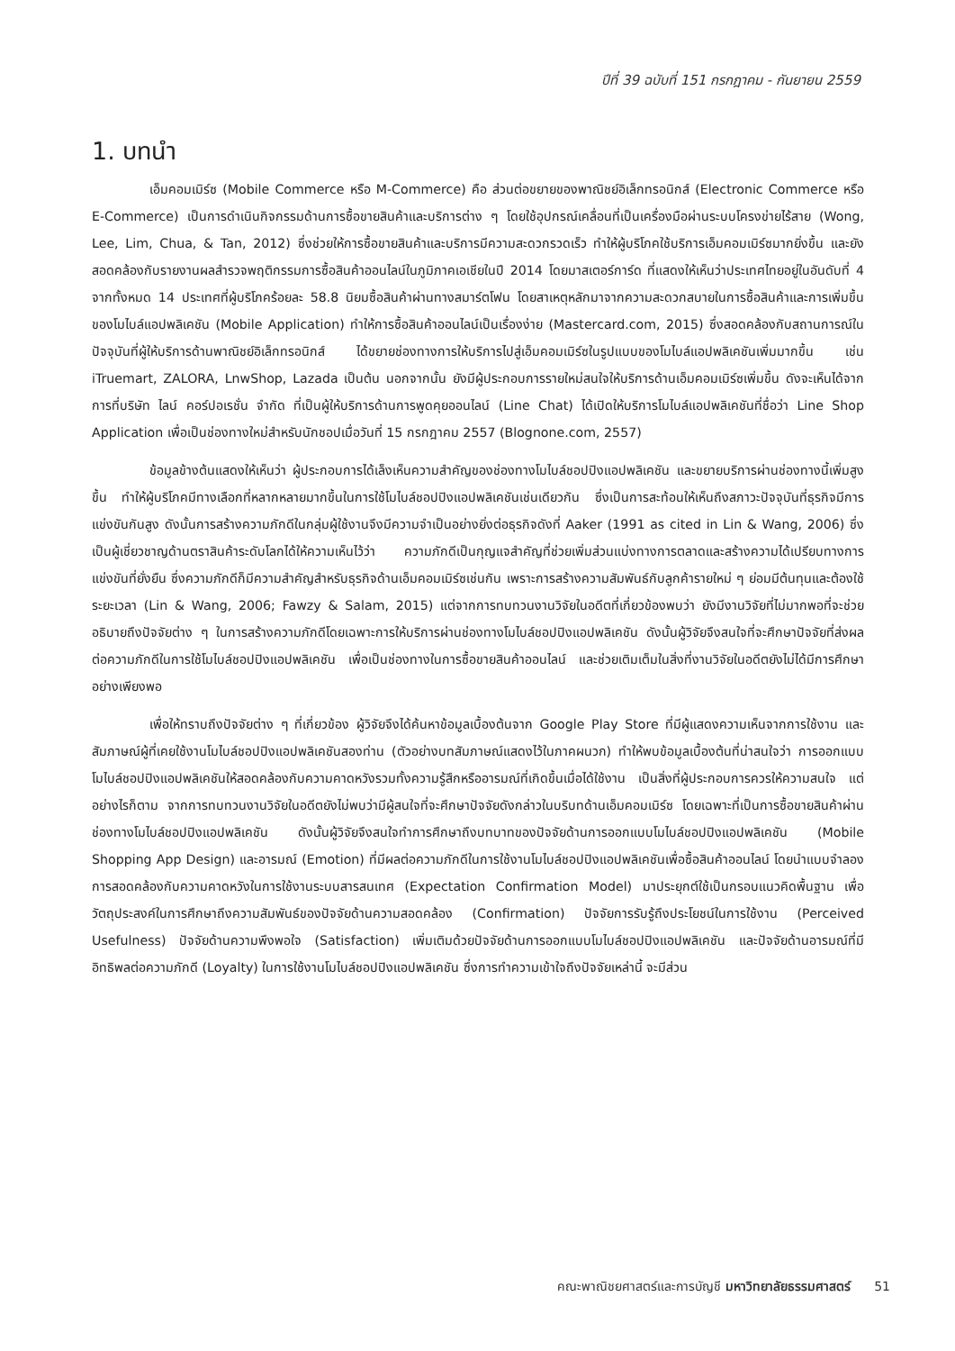ปีที่ 39 ฉบับที่ 151 กรกฎาคม - กันยายน 2559
1. บทนำ
เอ็มคอมเมิร์ซ (Mobile Commerce หรือ M-Commerce) คือ ส่วนต่อขยายของพาณิชย์อิเล็กทรอนิกส์ (Electronic Commerce หรือ E-Commerce) เป็นการดำเนินกิจกรรมด้านการซื้อขายสินค้าและบริการต่าง ๆ โดยใช้อุปกรณ์เคลื่อนที่เป็นเครื่องมือผ่านระบบโครงข่ายไร้สาย (Wong, Lee, Lim, Chua, & Tan, 2012) ซึ่งช่วยให้การซื้อขายสินค้าและบริการมีความสะดวกรวดเร็ว ทำให้ผู้บริโภคใช้บริการเอ็มคอมเมิร์ซมากยิ่งขึ้น และยังสอดคล้องกับรายงานผลสำรวจพฤติกรรมการซื้อสินค้าออนไลน์ในภูมิภาคเอเชียในปี 2014 โดยมาสเตอร์การ์ด ที่แสดงให้เห็นว่าประเทศไทยอยู่ในอันดับที่ 4 จากทั้งหมด 14 ประเทศที่ผู้บริโภคร้อยละ 58.8 นิยมซื้อสินค้าผ่านทางสมาร์ตโฟน โดยสาเหตุหลักมาจากความสะดวกสบายในการซื้อสินค้าและการเพิ่มขึ้นของโมไบล์แอปพลิเคชัน (Mobile Application) ทำให้การซื้อสินค้าออนไลน์เป็นเรื่องง่าย (Mastercard.com, 2015) ซึ่งสอดคล้องกับสถานการณ์ในปัจจุบันที่ผู้ให้บริการด้านพาณิชย์อิเล็กทรอนิกส์ ได้ขยายช่องทางการให้บริการไปสู่เอ็มคอมเมิร์ซในรูปแบบของโมไบล์แอปพลิเคชันเพิ่มมากขึ้น เช่น iTruemart, ZALORA, LnwShop, Lazada เป็นต้น นอกจากนั้น ยังมีผู้ประกอบการรายใหม่สนใจให้บริการด้านเอ็มคอมเมิร์ซเพิ่มขึ้น ดังจะเห็นได้จากการที่บริษัท ไลน์ คอร์ปอเรชั่น จำกัด ที่เป็นผู้ให้บริการด้านการพูดคุยออนไลน์ (Line Chat) ได้เปิดให้บริการโมไบล์แอปพลิเคชันที่ชื่อว่า Line Shop Application เพื่อเป็นช่องทางใหม่สำหรับนักชอปเมื่อวันที่ 15 กรกฎาคม 2557 (Blognone.com, 2557)
ข้อมูลข้างต้นแสดงให้เห็นว่า ผู้ประกอบการได้เล็งเห็นความสำคัญของช่องทางโมไบล์ชอปปิงแอปพลิเคชัน และขยายบริการผ่านช่องทางนี้เพิ่มสูงขึ้น ทำให้ผู้บริโภคมีทางเลือกที่หลากหลายมากขึ้นในการใช้โมไบล์ชอปปิงแอปพลิเคชันเช่นเดียวกัน ซึ่งเป็นการสะท้อนให้เห็นถึงสภาวะปัจจุบันที่ธุรกิจมีการแข่งขันกันสูง ดังนั้นการสร้างความภักดีในกลุ่มผู้ใช้งานจึงมีความจำเป็นอย่างยิ่งต่อธุรกิจดังที่ Aaker (1991 as cited in Lin & Wang, 2006) ซึ่งเป็นผู้เชี่ยวชาญด้านตราสินค้าระดับโลกได้ให้ความเห็นไว้ว่า ความภักดีเป็นกุญแจสำคัญที่ช่วยเพิ่มส่วนแบ่งทางการตลาดและสร้างความได้เปรียบทางการแข่งขันที่ยั่งยืน ซึ่งความภักดีก็มีความสำคัญสำหรับธุรกิจด้านเอ็มคอมเมิร์ซเช่นกัน เพราะการสร้างความสัมพันธ์กับลูกค้ารายใหม่ ๆ ย่อมมีต้นทุนและต้องใช้ระยะเวลา (Lin & Wang, 2006; Fawzy & Salam, 2015) แต่จากการทบทวนงานวิจัยในอดีตที่เกี่ยวข้องพบว่า ยังมีงานวิจัยที่ไม่มากพอที่จะช่วยอธิบายถึงปัจจัยต่าง ๆ ในการสร้างความภักดีโดยเฉพาะการให้บริการผ่านช่องทางโมไบล์ชอปปิงแอปพลิเคชัน ดังนั้นผู้วิจัยจึงสนใจที่จะศึกษาปัจจัยที่ส่งผลต่อความภักดีในการใช้โมไบล์ชอปปิงแอปพลิเคชัน เพื่อเป็นช่องทางในการซื้อขายสินค้าออนไลน์ และช่วยเติมเต็มในสิ่งที่งานวิจัยในอดีตยังไม่ได้มีการศึกษาอย่างเพียงพอ
เพื่อให้ทราบถึงปัจจัยต่าง ๆ ที่เกี่ยวข้อง ผู้วิจัยจึงได้ค้นหาข้อมูลเบื้องต้นจาก Google Play Store ที่มีผู้แสดงความเห็นจากการใช้งาน และสัมภาษณ์ผู้ที่เคยใช้งานโมไบล์ชอปปิงแอปพลิเคชันสองท่าน (ตัวอย่างบทสัมภาษณ์แสดงไว้ในภาคผนวก) ทำให้พบข้อมูลเบื้องต้นที่น่าสนใจว่า การออกแบบโมไบล์ชอปปิงแอปพลิเคชันให้สอดคล้องกับความคาดหวังรวมทั้งความรู้สึกหรืออารมณ์ที่เกิดขึ้นเมื่อได้ใช้งาน เป็นสิ่งที่ผู้ประกอบการควรให้ความสนใจ แต่อย่างไรก็ตาม จากการทบทวนงานวิจัยในอดีตยังไม่พบว่ามีผู้สนใจที่จะศึกษาปัจจัยดังกล่าวในบริบทด้านเอ็มคอมเมิร์ซ โดยเฉพาะที่เป็นการซื้อขายสินค้าผ่านช่องทางโมไบล์ชอปปิงแอปพลิเคชัน ดังนั้นผู้วิจัยจึงสนใจทำการศึกษาถึงบทบาทของปัจจัยด้านการออกแบบโมไบล์ชอปปิงแอปพลิเคชัน (Mobile Shopping App Design) และอารมณ์ (Emotion) ที่มีผลต่อความภักดีในการใช้งานโมไบล์ชอปปิงแอปพลิเคชันเพื่อซื้อสินค้าออนไลน์ โดยนำแบบจำลองการสอดคล้องกับความคาดหวังในการใช้งานระบบสารสนเทศ (Expectation Confirmation Model) มาประยุกต์ใช้เป็นกรอบแนวคิดพื้นฐาน เพื่อวัตถุประสงค์ในการศึกษาถึงความสัมพันธ์ของปัจจัยด้านความสอดคล้อง (Confirmation) ปัจจัยการรับรู้ถึงประโยชน์ในการใช้งาน (Perceived Usefulness) ปัจจัยด้านความพึงพอใจ (Satisfaction) เพิ่มเติมด้วยปัจจัยด้านการออกแบบโมไบล์ชอปปิงแอปพลิเคชัน และปัจจัยด้านอารมณ์ที่มีอิทธิพลต่อความภักดี (Loyalty) ในการใช้งานโมไบล์ชอปปิงแอปพลิเคชัน ซึ่งการทำความเข้าใจถึงปัจจัยเหล่านี้ จะมีส่วน
คณะพาณิชยศาสตร์และการบัญชี มหาวิทยาลัยธรรมศาสตร์ 51